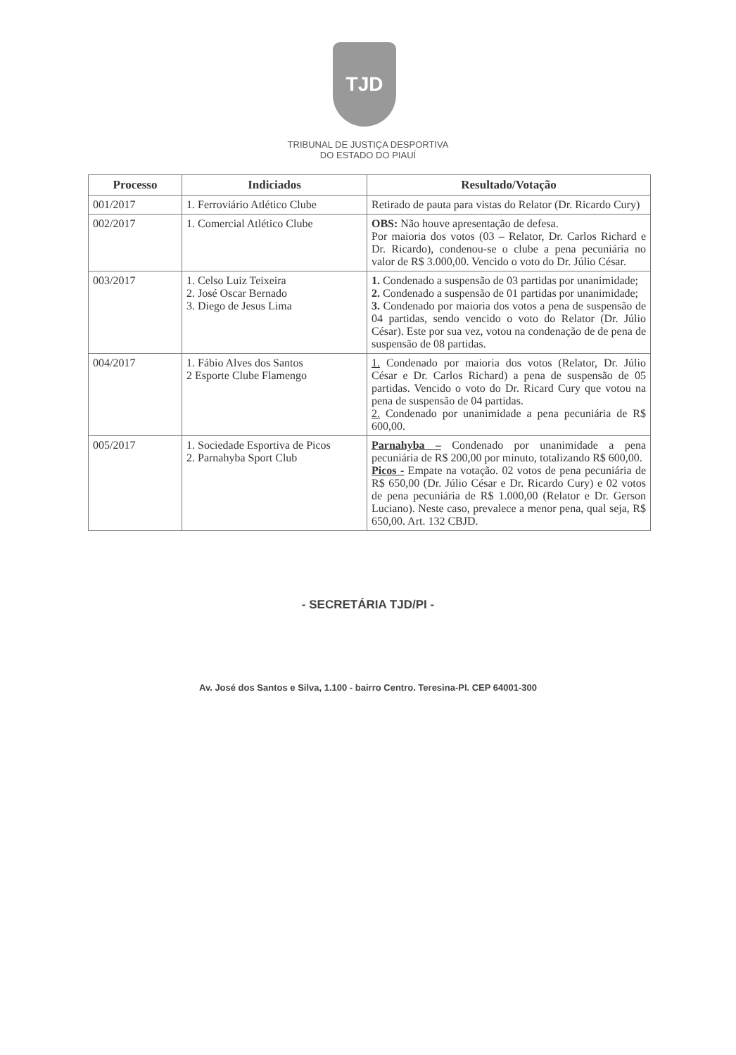TJD
TRIBUNAL DE JUSTIÇA DESPORTIVA
DO ESTADO DO PIAUÍ
| Processo | Indiciados | Resultado/Votação |
| --- | --- | --- |
| 001/2017 | 1. Ferroviário Atlético Clube | Retirado de pauta para vistas do Relator (Dr. Ricardo Cury) |
| 002/2017 | 1. Comercial Atlético Clube | OBS: Não houve apresentação de defesa. Por maioria dos votos (03 – Relator, Dr. Carlos Richard e Dr. Ricardo), condenou-se o clube a pena pecuniária no valor de R$ 3.000,00. Vencido o voto do Dr. Júlio César. |
| 003/2017 | 1. Celso Luiz Teixeira 2. José Oscar Bernado 3. Diego de Jesus Lima | 1. Condenado a suspensão de 03 partidas por unanimidade; 2. Condenado a suspensão de 01 partidas por unanimidade; 3. Condenado por maioria dos votos a pena de suspensão de 04 partidas, sendo vencido o voto do Relator (Dr. Júlio César). Este por sua vez, votou na condenação de de pena de suspensão de 08 partidas. |
| 004/2017 | 1. Fábio Alves dos Santos 2 Esporte Clube Flamengo | 1. Condenado por maioria dos votos (Relator, Dr. Júlio César e Dr. Carlos Richard) a pena de suspensão de 05 partidas. Vencido o voto do Dr. Ricard Cury que votou na pena de suspensão de 04 partidas. 2. Condenado por unanimidade a pena pecuniária de R$ 600,00. |
| 005/2017 | 1. Sociedade Esportiva de Picos 2. Parnahyba Sport Club | Parnahyba – Condenado por unanimidade a pena pecuniária de R$ 200,00 por minuto, totalizando R$ 600,00. Picos - Empate na votação. 02 votos de pena pecuniária de R$ 650,00 (Dr. Júlio César e Dr. Ricardo Cury) e 02 votos de pena pecuniária de R$ 1.000,00 (Relator e Dr. Gerson Luciano). Neste caso, prevalece a menor pena, qual seja, R$ 650,00. Art. 132 CBJD. |
- SECRETÁRIA TJD/PI -
Av. José dos Santos e Silva, 1.100 - bairro Centro. Teresina-PI. CEP 64001-300